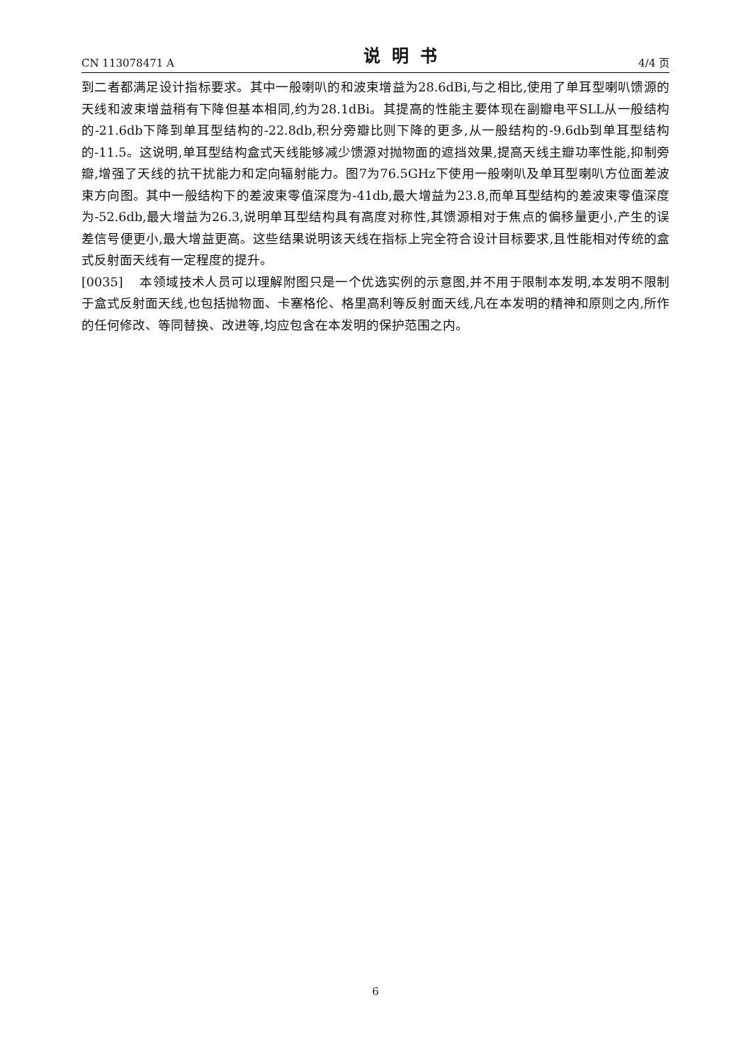CN 113078471 A 说明书 4/4 页
到二者都满足设计指标要求。其中一般喇叭的和波束增益为28.6dBi,与之相比,使用了单耳型喇叭馈源的天线和波束增益稍有下降但基本相同,约为28.1dBi。其提高的性能主要体现在副瓣电平SLL从一般结构的-21.6db下降到单耳型结构的-22.8db,积分旁瓣比则下降的更多,从一般结构的-9.6db到单耳型结构的-11.5。这说明,单耳型结构盒式天线能够减少馈源对抛物面的遮挡效果,提高天线主瓣功率性能,抑制旁瓣,增强了天线的抗干扰能力和定向辐射能力。图7为76.5GHz下使用一般喇叭及单耳型喇叭方位面差波束方向图。其中一般结构下的差波束零值深度为-41db,最大增益为23.8,而单耳型结构的差波束零值深度为-52.6db,最大增益为26.3,说明单耳型结构具有高度对称性,其馈源相对于焦点的偏移量更小,产生的误差信号便更小,最大增益更高。这些结果说明该天线在指标上完全符合设计目标要求,且性能相对传统的盒式反射面天线有一定程度的提升。
[0035] 本领域技术人员可以理解附图只是一个优选实例的示意图,并不用于限制本发明,本发明不限制于盒式反射面天线,也包括抛物面、卡塞格伦、格里高利等反射面天线,凡在本发明的精神和原则之内,所作的任何修改、等同替换、改进等,均应包含在本发明的保护范围之内。
6